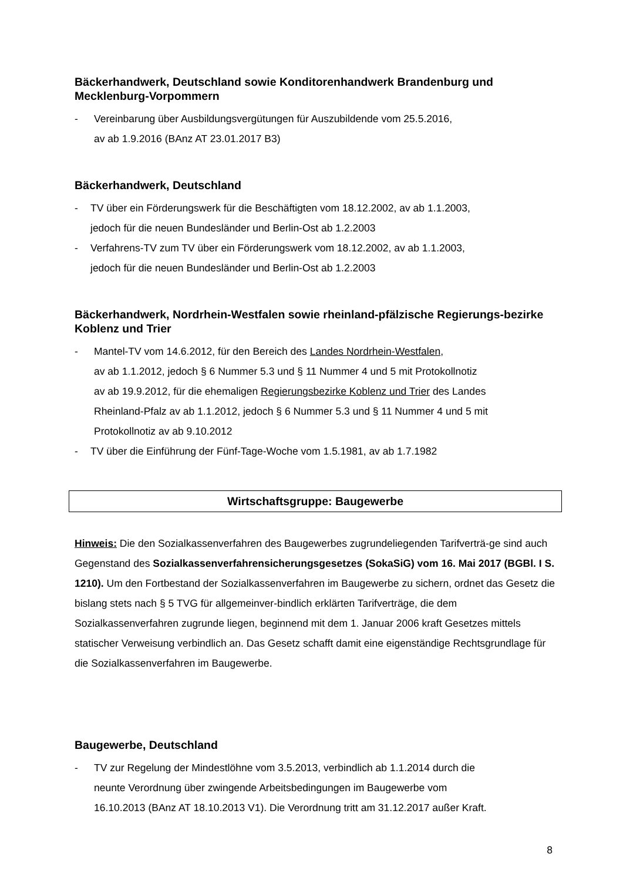Bäckerhandwerk, Deutschland sowie Konditorenhandwerk Brandenburg und Mecklenburg-Vorpommern
- Vereinbarung über Ausbildungsvergütungen für Auszubildende vom 25.5.2016,
av ab 1.9.2016 (BAnz AT 23.01.2017 B3)
Bäckerhandwerk, Deutschland
- TV über ein Förderungswerk für die Beschäftigten vom 18.12.2002, av ab 1.1.2003,
jedoch für die neuen Bundesländer und Berlin-Ost ab 1.2.2003
- Verfahrens-TV zum TV über ein Förderungswerk vom 18.12.2002, av ab 1.1.2003,
jedoch für die neuen Bundesländer und Berlin-Ost ab 1.2.2003
Bäckerhandwerk, Nordrhein-Westfalen sowie rheinland-pfälzische Regierungs-bezirke Koblenz und Trier
- Mantel-TV vom 14.6.2012, für den Bereich des Landes Nordrhein-Westfalen,
av ab 1.1.2012, jedoch § 6 Nummer 5.3 und § 11 Nummer 4 und 5 mit Protokollnotiz
av ab 19.9.2012, für die ehemaligen Regierungsbezirke Koblenz und Trier des Landes
Rheinland-Pfalz av ab 1.1.2012, jedoch § 6 Nummer 5.3 und § 11 Nummer 4 und 5 mit
Protokollnotiz av ab 9.10.2012
- TV über die Einführung der Fünf-Tage-Woche vom 1.5.1981, av ab 1.7.1982
Wirtschaftsgruppe: Baugewerbe
Hinweis: Die den Sozialkassenverfahren des Baugewerbes zugrundeliegenden Tarifverträ-ge sind auch Gegenstand des Sozialkassenverfahrensicherungsgesetzes (SokaSiG) vom 16. Mai 2017 (BGBl. I S. 1210). Um den Fortbestand der Sozialkassenverfahren im Baugewerbe zu sichern, ordnet das Gesetz die bislang stets nach § 5 TVG für allgemeinver-bindlich erklärten Tarifverträge, die dem Sozialkassenverfahren zugrunde liegen, beginnend mit dem 1. Januar 2006 kraft Gesetzes mittels statischer Verweisung verbindlich an. Das Gesetz schafft damit eine eigenständige Rechtsgrundlage für die Sozialkassenverfahren im Baugewerbe.
Baugewerbe, Deutschland
- TV zur Regelung der Mindestlöhne vom 3.5.2013, verbindlich ab 1.1.2014 durch die
neunte Verordnung über zwingende Arbeitsbedingungen im Baugewerbe vom
16.10.2013 (BAnz AT 18.10.2013 V1). Die Verordnung tritt am 31.12.2017 außer Kraft.
8